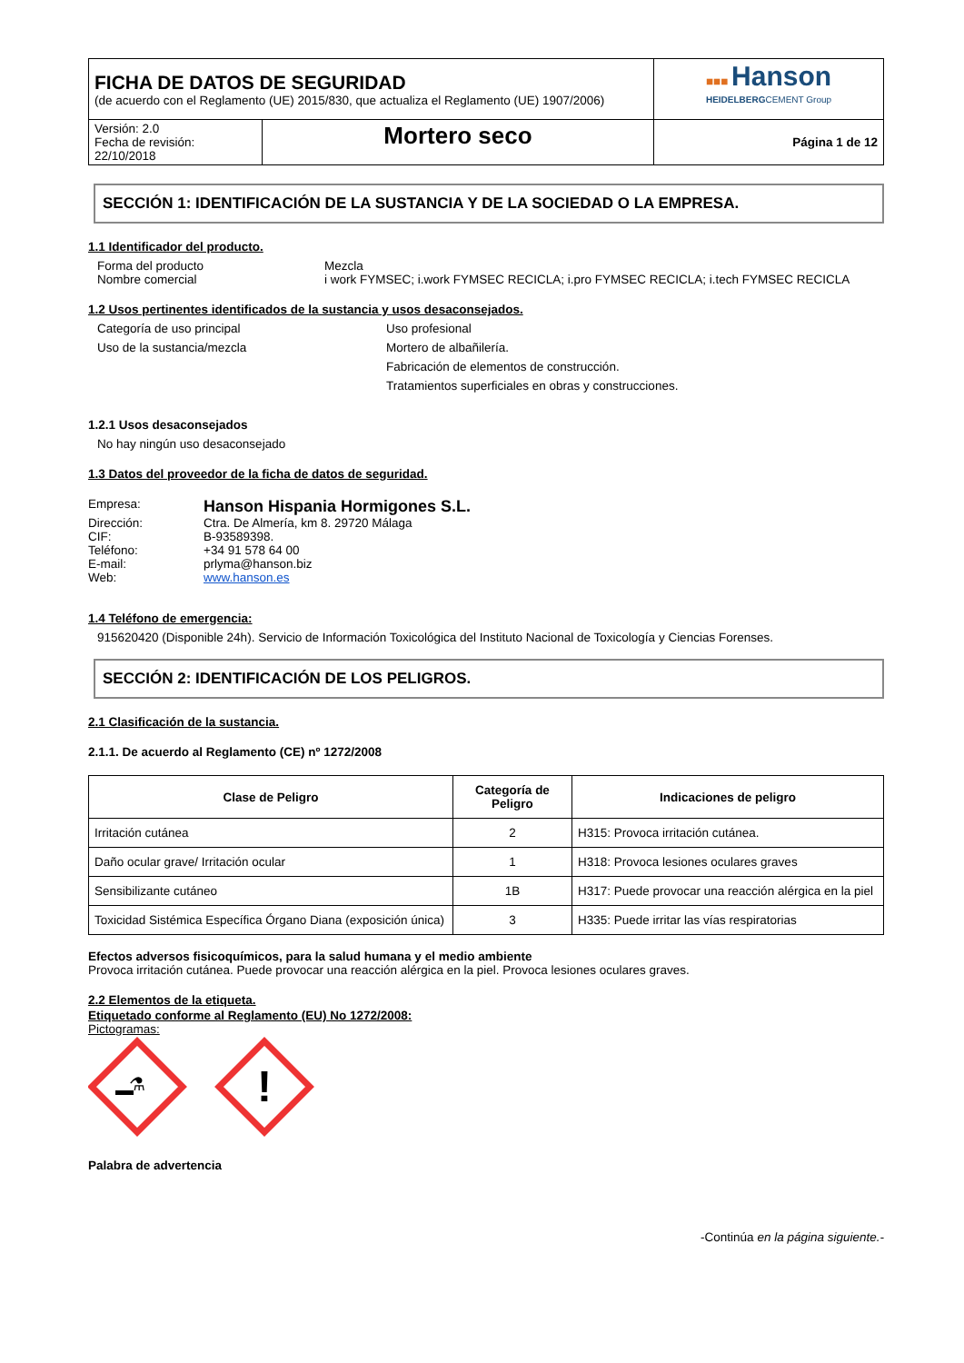| FICHA DE DATOS DE SEGURIDAD (de acuerdo con el Reglamento (UE) 2015/830, que actualiza el Reglamento (UE) 1907/2006) | | ■■■ Hanson HEIDELBERG CEMENT Group |
| Versión: 2.0 Fecha de revisión: 22/10/2018 | Mortero seco | Página 1 de 12 |
SECCIÓN 1: IDENTIFICACIÓN DE LA SUSTANCIA Y DE LA SOCIEDAD O LA EMPRESA.
1.1 Identificador del producto.
Forma del producto
Mezcla
Nombre comercial
i work FYMSEC; i.work FYMSEC RECICLA; i.pro FYMSEC RECICLA; i.tech FYMSEC RECICLA
1.2 Usos pertinentes identificados de la sustancia y usos desaconsejados.
Categoría de uso principal
Uso profesional
Uso de la sustancia/mezcla
Mortero de albañilería.
Fabricación de elementos de construcción.
Tratamientos superficiales en obras y construcciones.
1.2.1 Usos desaconsejados
No hay ningún uso desaconsejado
1.3 Datos del proveedor de la ficha de datos de seguridad.
Empresa:
Hanson Hispania Hormigones S.L.
Dirección:
Ctra. De Almería, km 8. 29720 Málaga
CIF:
B-93589398.
Teléfono:
+34 91 578 64 00
E-mail:
prlyma@hanson.biz
Web:
www.hanson.es
1.4 Teléfono de emergencia:
915620420 (Disponible 24h). Servicio de Información Toxicológica del Instituto Nacional de Toxicología y Ciencias Forenses.
SECCIÓN 2: IDENTIFICACIÓN DE LOS PELIGROS.
2.1 Clasificación de la sustancia.
2.1.1. De acuerdo al Reglamento (CE) nº 1272/2008
| Clase de Peligro | Categoría de Peligro | Indicaciones de peligro |
| --- | --- | --- |
| Irritación cutánea | 2 | H315: Provoca irritación cutánea. |
| Daño ocular grave/ Irritación ocular | 1 | H318: Provoca lesiones oculares graves |
| Sensibilizante cutáneo | 1B | H317: Puede provocar una reacción alérgica en la piel |
| Toxicidad Sistémica Específica Órgano Diana (exposición única) | 3 | H335: Puede irritar las vías respiratorias |
Efectos adversos fisicoquímicos, para la salud humana y el medio ambiente
Provoca irritación cutánea. Puede provocar una reacción alérgica en la piel. Provoca lesiones oculares graves.
2.2 Elementos de la etiqueta.
Etiquetado conforme al Reglamento (EU) No 1272/2008:
Pictogramas:
⚗
!
Palabra de advertencia
-Continúa en la página siguiente.-